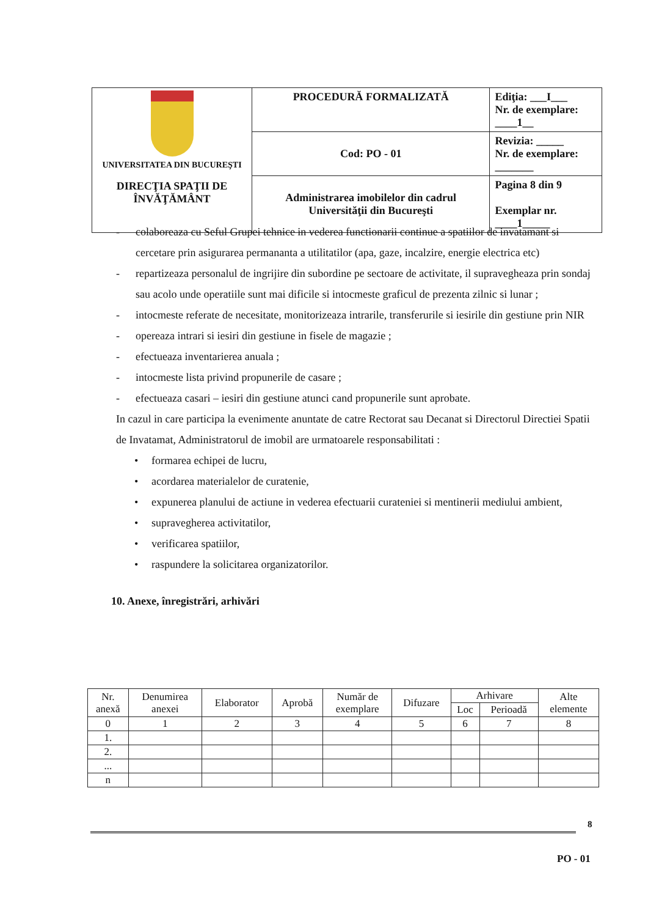| UNIVERSITATEA DIN BUCUREŞTI DIRECŢIA SPAŢII DE ÎNVĂŢĂMÂNT | PROCEDURĂ FORMALIZATĂ | Ediţia: ___I___ Nr. de exemplare: ____1__ |
| | Cod: PO - 01 | Revizia: _____ Nr. de exemplare: _______ |
| | Administrarea imobilelor din cadrul Universităţii din Bucureşti | Pagina 8 din 9 Exemplar nr. ____1_____ |
- colaboreaza cu Seful Grupei tehnice in vederea functionarii continue a spatiilor de invatamant si cercetare prin asigurarea permananta a utilitatilor (apa, gaze, incalzire, energie electrica etc)
- repartizeaza personalul de ingrijire din subordine pe sectoare de activitate, il supravegheaza prin sondaj sau acolo unde operatiile sunt mai dificile si intocmeste graficul de prezenta zilnic si lunar ;
- intocmeste referate de necesitate, monitorizeaza intrarile, transferurile si iesirile din gestiune prin NIR
- opereaza intrari si iesiri din gestiune in fisele de magazie ;
- efectueaza inventarierea anuala ;
- intocmeste lista privind propunerile de casare ;
- efectueaza casari – iesiri din gestiune atunci cand propunerile sunt aprobate.
In cazul in care participa la evenimente anuntate de catre Rectorat sau Decanat si Directorul Directiei Spatii de Invatamat, Administratorul de imobil are urmatoarele responsabilitati :
• formarea echipei de lucru,
• acordarea materialelor de curatenie,
• expunerea planului de actiune in vederea efectuarii curateniei si mentinerii mediului ambient,
• supravegherea activitatilor,
• verificarea spatiilor,
• raspundere la solicitarea organizatorilor.
10. Anexe, înregistrări, arhivări
| Nr. anexă | Denumirea anexei | Elaborator | Aprobă | Număr de exemplare | Difuzare | Arhivare | | Alte elemente |
| --- | --- | --- | --- | --- | --- | --- | --- | --- |
| | | | | | | Loc | Perioadă | |
| 0 | 1 | 2 | 3 | 4 | 5 | 6 | 7 | 8 |
| 1. | | | | | | | | |
| 2. | | | | | | | | |
| ... | | | | | | | | |
| n | | | | | | | | |
8
PO - 01